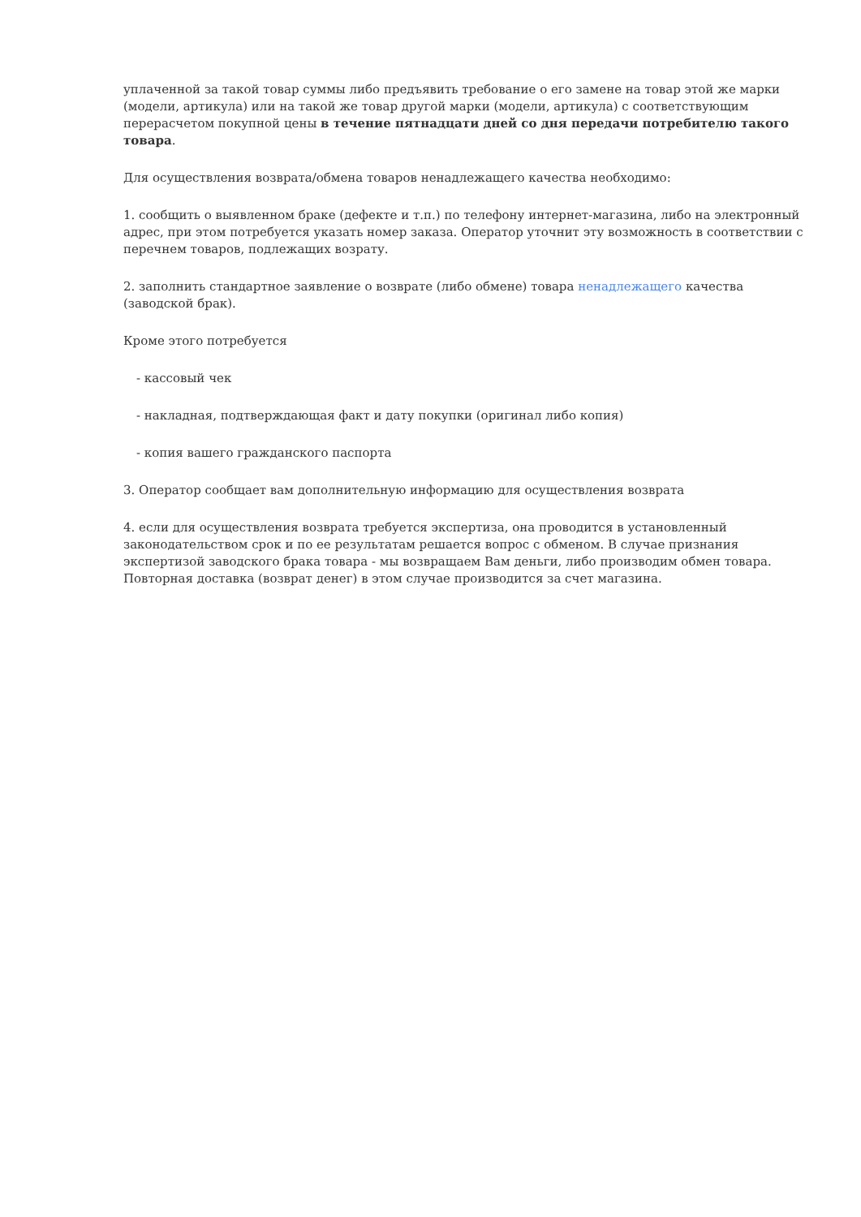уплаченной за такой товар суммы либо предъявить требование о его замене на товар этой же марки (модели, артикула) или на такой же товар другой марки (модели, артикула) с соответствующим перерасчетом покупной цены в течение пятнадцати дней со дня передачи потребителю такого товара.
Для осуществления возврата/обмена товаров ненадлежащего качества необходимо:
1. сообщить о выявленном браке (дефекте и т.п.) по телефону интернет-магазина, либо на электронный адрес, при этом потребуется указать номер заказа. Оператор уточнит эту возможность в соответствии с перечнем товаров, подлежащих возрату.
2. заполнить стандартное заявление о возврате (либо обмене) товара ненадлежащего качества (заводской брак).
Кроме этого потребуется
- кассовый чек
- накладная, подтверждающая факт и дату покупки (оригинал либо копия)
- копия вашего гражданского паспорта
3. Оператор сообщает вам дополнительную информацию для осуществления возврата
4. если для осуществления возврата требуется экспертиза, она проводится в установленный законодательством срок и по ее результатам решается вопрос с обменом. В случае признания экспертизой заводского брака товара - мы возвращаем Вам деньги, либо производим обмен товара. Повторная доставка (возврат денег) в этом случае производится за счет магазина.